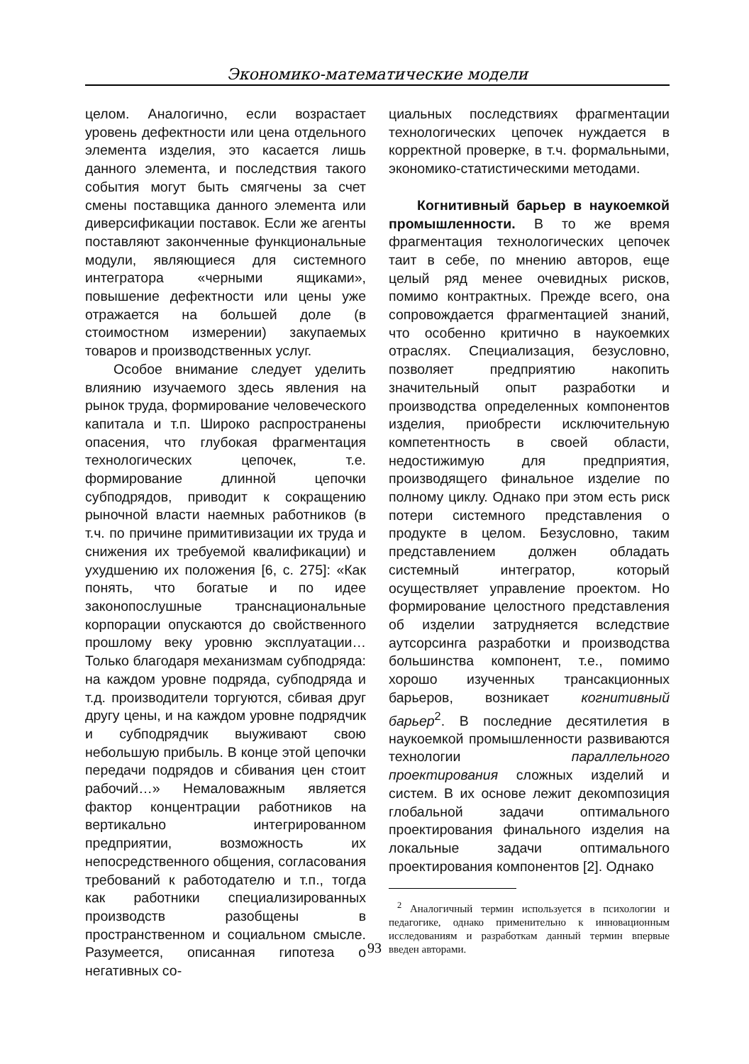Экономико-математические модели
целом. Аналогично, если возрастает уровень дефектности или цена отдельного элемента изделия, это касается лишь данного элемента, и последствия такого события могут быть смягчены за счет смены поставщика данного элемента или диверсификации поставок. Если же агенты поставляют законченные функциональные модули, являющиеся для системного интегратора «черными ящиками», повышение дефектности или цены уже отражается на большей доле (в стоимостном измерении) закупаемых товаров и производственных услуг.
Особое внимание следует уделить влиянию изучаемого здесь явления на рынок труда, формирование человеческого капитала и т.п. Широко распространены опасения, что глубокая фрагментация технологических цепочек, т.е. формирование длинной цепочки субподрядов, приводит к сокращению рыночной власти наемных работников (в т.ч. по причине примитивизации их труда и снижения их требуемой квалификации) и ухудшению их положения [6, с. 275]: «Как понять, что богатые и по идее законопослушные транснациональные корпорации опускаются до свойственного прошлому веку уровню эксплуатации… Только благодаря механизмам субподряда: на каждом уровне подряда, субподряда и т.д. производители торгуются, сбивая друг другу цены, и на каждом уровне подрядчик и субподрядчик выуживают свою небольшую прибыль. В конце этой цепочки передачи подрядов и сбивания цен стоит рабочий…» Немаловажным является фактор концентрации работников на вертикально интегрированном предприятии, возможность их непосредственного общения, согласования требований к работодателю и т.п., тогда как работники специализированных производств разобщены в пространственном и социальном смысле. Разумеется, описанная гипотеза о негативных со-
циальных последствиях фрагментации технологических цепочек нуждается в корректной проверке, в т.ч. формальными, экономико-статистическими методами.
Когнитивный барьер в наукоемкой промышленности. В то же время фрагментация технологических цепочек таит в себе, по мнению авторов, еще целый ряд менее очевидных рисков, помимо контрактных. Прежде всего, она сопровождается фрагментацией знаний, что особенно критично в наукоемких отраслях. Специализация, безусловно, позволяет предприятию накопить значительный опыт разработки и производства определенных компонентов изделия, приобрести исключительную компетентность в своей области, недостижимую для предприятия, производящего финальное изделие по полному циклу. Однако при этом есть риск потери системного представления о продукте в целом. Безусловно, таким представлением должен обладать системный интегратор, который осуществляет управление проектом. Но формирование целостного представления об изделии затрудняется вследствие аутсорсинга разработки и производства большинства компонент, т.е., помимо хорошо изученных трансакционных барьеров, возникает когнитивный барьер<sup>2</sup>. В последние десятилетия в наукоемкой промышленности развиваются технологии параллельного проектирования сложных изделий и систем. В их основе лежит декомпозиция глобальной задачи оптимального проектирования финального изделия на локальные задачи оптимального проектирования компонентов [2]. Однако
<sup>2</sup> Аналогичный термин используется в психологии и педагогике, однако применительно к инновационным исследованиям и разработкам данный термин впервые введен авторами.
93